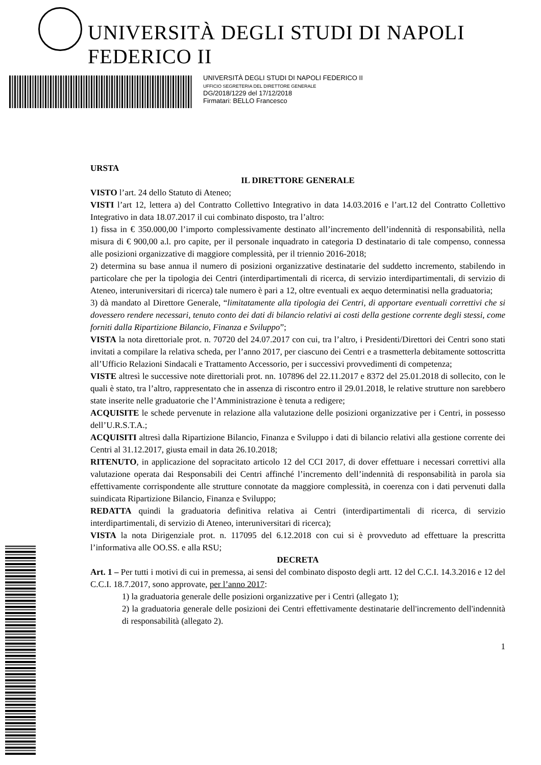UNIVERSITÀ DEGLI STUDI DI NAPOLI FEDERICO II
UNIVERSITÀ DEGLI STUDI DI NAPOLI FEDERICO II
UFFICIO SEGRETERIA DEL DIRETTORE GENERALE
DG/2018/1229 del 17/12/2018
Firmatari: BELLO Francesco
URSTA
IL DIRETTORE GENERALE
VISTO l’art. 24 dello Statuto di Ateneo;
VISTI l’art 12, lettera a) del Contratto Collettivo Integrativo in data 14.03.2016 e l’art.12 del Contratto Collettivo Integrativo in data 18.07.2017 il cui combinato disposto, tra l’altro:
1) fissa in € 350.000,00 l’importo complessivamente destinato all’incremento dell’indennità di responsabilità, nella misura di € 900,00 a.l. pro capite, per il personale inquadrato in categoria D destinatario di tale compenso, connessa alle posizioni organizzative di maggiore complessità, per il triennio 2016-2018;
2) determina su base annua il numero di posizioni organizzative destinatarie del suddetto incremento, stabilendo in particolare che per la tipologia dei Centri (interdipartimentali di ricerca, di servizio interdipartimentali, di servizio di Ateneo, interuniversitari di ricerca) tale numero è pari a 12, oltre eventuali ex aequo determinatisi nella graduatoria;
3) dà mandato al Direttore Generale, “limitatamente alla tipologia dei Centri, di apportare eventuali correttivi che si dovessero rendere necessari, tenuto conto dei dati di bilancio relativi ai costi della gestione corrente degli stessi, come forniti dalla Ripartizione Bilancio, Finanza e Sviluppo”;
VISTA la nota direttoriale prot. n. 70720 del 24.07.2017 con cui, tra l’altro, i Presidenti/Direttori dei Centri sono stati invitati a compilare la relativa scheda, per l’anno 2017, per ciascuno dei Centri e a trasmetterla debitamente sottoscritta all’Ufficio Relazioni Sindacali e Trattamento Accessorio, per i successivi provvedimenti di competenza;
VISTE altresì le successive note direttoriali prot. nn. 107896 del 22.11.2017 e 8372 del 25.01.2018 di sollecito, con le quali è stato, tra l’altro, rappresentato che in assenza di riscontro entro il 29.01.2018, le relative strutture non sarebbero state inserite nelle graduatorie che l’Amministrazione è tenuta a redigere;
ACQUISITE le schede pervenute in relazione alla valutazione delle posizioni organizzative per i Centri, in possesso dell’U.R.S.T.A.;
ACQUISITI altresì dalla Ripartizione Bilancio, Finanza e Sviluppo i dati di bilancio relativi alla gestione corrente dei Centri al 31.12.2017, giusta email in data 26.10.2018;
RITENUTO, in applicazione del sopracitato articolo 12 del CCI 2017, di dover effettuare i necessari correttivi alla valutazione operata dai Responsabili dei Centri affinché l’incremento dell’indennità di responsabilità in parola sia effettivamente corrispondente alle strutture connotate da maggiore complessità, in coerenza con i dati pervenuti dalla suindicata Ripartizione Bilancio, Finanza e Sviluppo;
REDATTA quindi la graduatoria definitiva relativa ai Centri (interdipartimentali di ricerca, di servizio interdipartimentali, di servizio di Ateneo, interuniversitari di ricerca);
VISTA la nota Dirigenziale prot. n. 117095 del 6.12.2018 con cui si è provveduto ad effettuare la prescritta l’informativa alle OO.SS. e alla RSU;
DECRETA
Art. 1 – Per tutti i motivi di cui in premessa, ai sensi del combinato disposto degli artt. 12 del C.C.I. 14.3.2016 e 12 del C.C.I. 18.7.2017, sono approvate, per l’anno 2017:
1) la graduatoria generale delle posizioni organizzative per i Centri (allegato 1);
2) la graduatoria generale delle posizioni dei Centri effettivamente destinatarie dell'incremento dell'indennità di responsabilità (allegato 2).
1